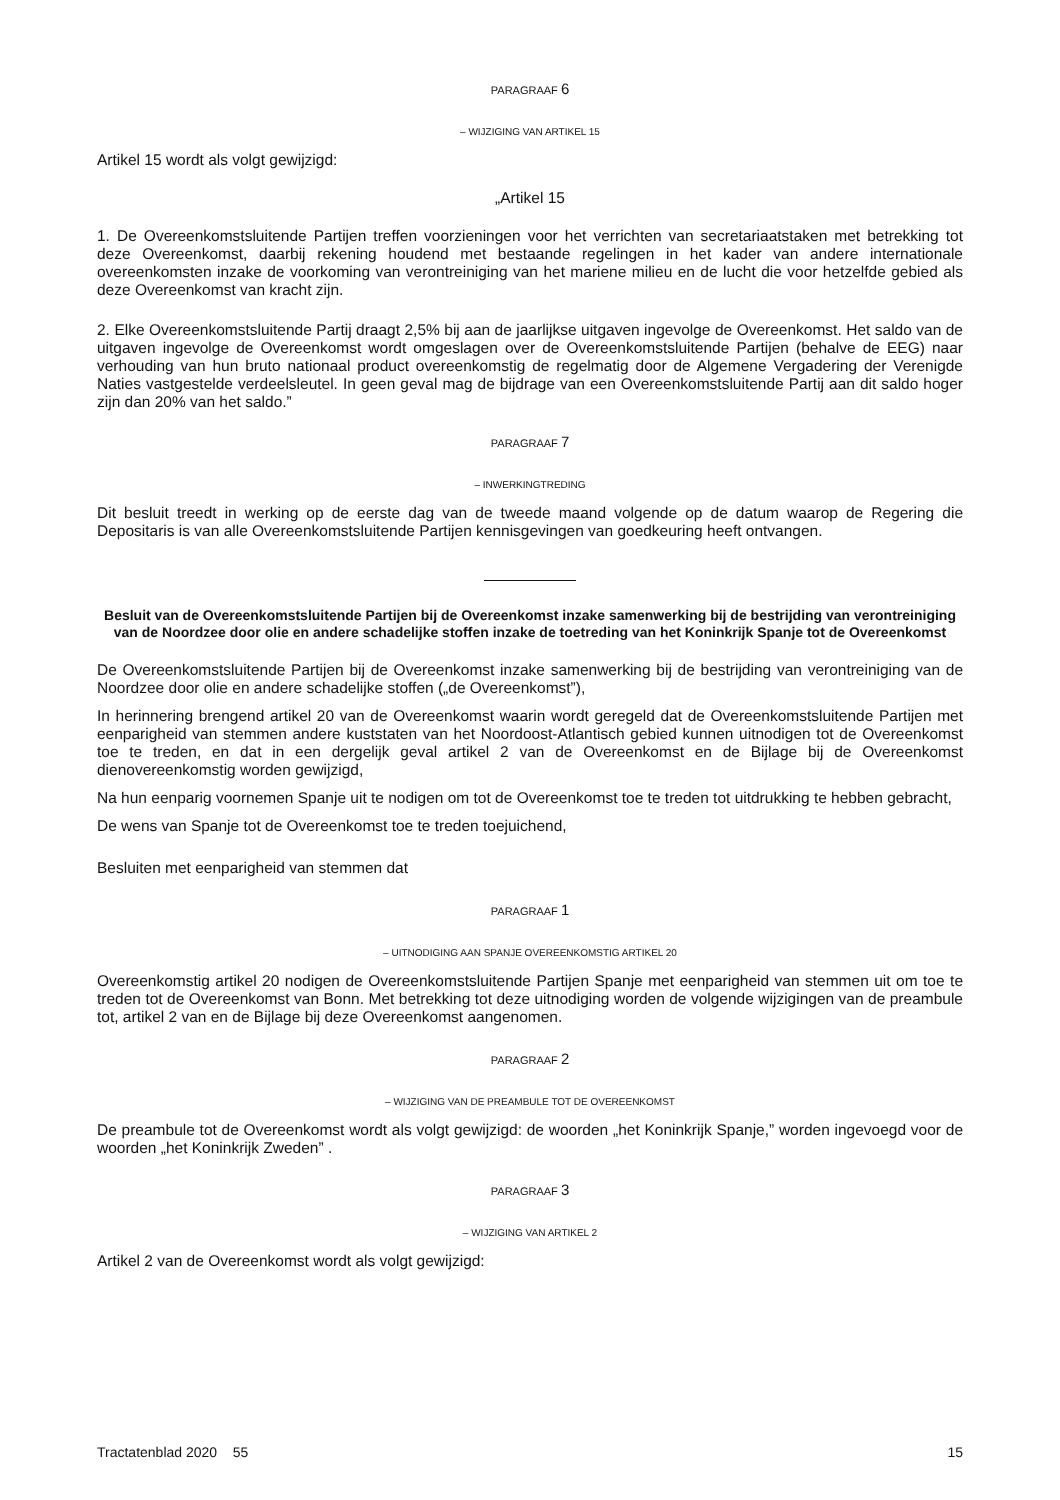PARAGRAAF 6
– WIJZIGING VAN ARTIKEL 15
Artikel 15 wordt als volgt gewijzigd:
„Artikel 15
1. De Overeenkomstsluitende Partijen treffen voorzieningen voor het verrichten van secretariaatstaken met betrekking tot deze Overeenkomst, daarbij rekening houdend met bestaande regelingen in het kader van andere internationale overeenkomsten inzake de voorkoming van verontreiniging van het mariene milieu en de lucht die voor hetzelfde gebied als deze Overeenkomst van kracht zijn.
2. Elke Overeenkomstsluitende Partij draagt 2,5% bij aan de jaarlijkse uitgaven ingevolge de Overeenkomst. Het saldo van de uitgaven ingevolge de Overeenkomst wordt omgeslagen over de Overeenkomstsluitende Partijen (behalve de EEG) naar verhouding van hun bruto nationaal product overeenkomstig de regelmatig door de Algemene Vergadering der Verenigde Naties vastgestelde verdeelsleutel. In geen geval mag de bijdrage van een Overeenkomstsluitende Partij aan dit saldo hoger zijn dan 20% van het saldo.”
PARAGRAAF 7
– INWERKINGTREDING
Dit besluit treedt in werking op de eerste dag van de tweede maand volgende op de datum waarop de Regering die Depositaris is van alle Overeenkomstsluitende Partijen kennisgevingen van goedkeuring heeft ontvangen.
Besluit van de Overeenkomstsluitende Partijen bij de Overeenkomst inzake samenwerking bij de bestrijding van verontreiniging van de Noordzee door olie en andere schadelijke stoffen inzake de toetreding van het Koninkrijk Spanje tot de Overeenkomst
De Overeenkomstsluitende Partijen bij de Overeenkomst inzake samenwerking bij de bestrijding van verontreiniging van de Noordzee door olie en andere schadelijke stoffen („de Overeenkomst”),
In herinnering brengend artikel 20 van de Overeenkomst waarin wordt geregeld dat de Overeenkomstsluitende Partijen met eenparigheid van stemmen andere kuststaten van het Noordoost-Atlantisch gebied kunnen uitnodigen tot de Overeenkomst toe te treden, en dat in een dergelijk geval artikel 2 van de Overeenkomst en de Bijlage bij de Overeenkomst dienovereenkomstig worden gewijzigd,
Na hun eenparig voornemen Spanje uit te nodigen om tot de Overeenkomst toe te treden tot uitdrukking te hebben gebracht,
De wens van Spanje tot de Overeenkomst toe te treden toejuichend,
Besluiten met eenparigheid van stemmen dat
PARAGRAAF 1
– UITNODIGING AAN SPANJE OVEREENKOMSTIG ARTIKEL 20
Overeenkomstig artikel 20 nodigen de Overeenkomstsluitende Partijen Spanje met eenparigheid van stemmen uit om toe te treden tot de Overeenkomst van Bonn. Met betrekking tot deze uitnodiging worden de volgende wijzigingen van de preambule tot, artikel 2 van en de Bijlage bij deze Overeenkomst aangenomen.
PARAGRAAF 2
– WIJZIGING VAN DE PREAMBULE TOT DE OVEREENKOMST
De preambule tot de Overeenkomst wordt als volgt gewijzigd: de woorden „het Koninkrijk Spanje,” worden ingevoegd voor de woorden „het Koninkrijk Zweden” .
PARAGRAAF 3
– WIJZIGING VAN ARTIKEL 2
Artikel 2 van de Overeenkomst wordt als volgt gewijzigd:
Tractatenblad 2020 55 15